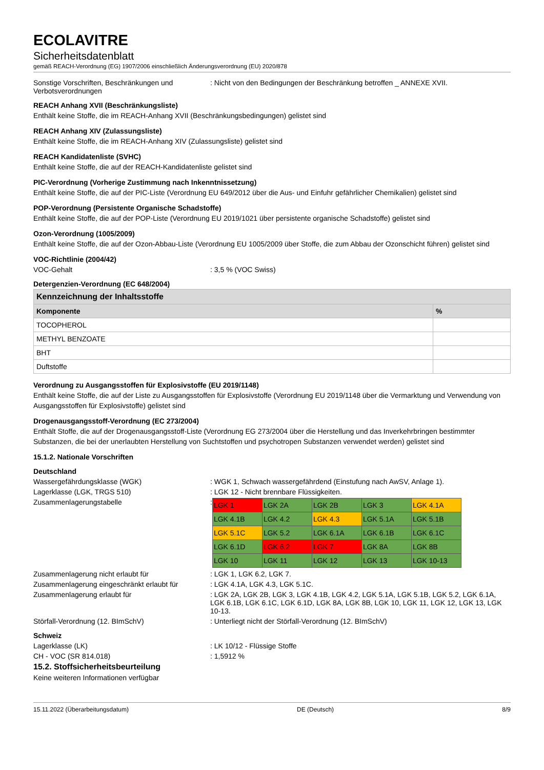ECOLAVITRE
Sicherheitsdatenblatt
gemäß REACH-Verordnung (EG) 1907/2006 einschließlich Änderungsverordnung (EU) 2020/878
Sonstige Vorschriften, Beschränkungen und Verbotsverordnungen
: Nicht von den Bedingungen der Beschränkung betroffen _ ANNEXE XVII.
REACH Anhang XVII (Beschränkungsliste)
Enthält keine Stoffe, die im REACH-Anhang XVII (Beschränkungsbedingungen) gelistet sind
REACH Anhang XIV (Zulassungsliste)
Enthält keine Stoffe, die im REACH-Anhang XIV (Zulassungsliste) gelistet sind
REACH Kandidatenliste (SVHC)
Enthält keine Stoffe, die auf der REACH-Kandidatenliste gelistet sind
PIC-Verordnung (Vorherige Zustimmung nach Inkenntnissetzung)
Enthält keine Stoffe, die auf der PIC-Liste (Verordnung EU 649/2012 über die Aus- und Einfuhr gefährlicher Chemikalien) gelistet sind
POP-Verordnung (Persistente Organische Schadstoffe)
Enthält keine Stoffe, die auf der POP-Liste (Verordnung EU 2019/1021 über persistente organische Schadstoffe) gelistet sind
Ozon-Verordnung (1005/2009)
Enthält keine Stoffe, die auf der Ozon-Abbau-Liste (Verordnung EU 1005/2009 über Stoffe, die zum Abbau der Ozonschicht führen) gelistet sind
VOC-Richtlinie (2004/42)
VOC-Gehalt : 3,5 % (VOC Swiss)
Detergenzien-Verordnung (EC 648/2004)
| Kennzeichnung der Inhaltsstoffe | |
| --- | --- |
| Komponente | % |
| TOCOPHEROL | |
| METHYL BENZOATE | |
| BHT | |
| Duftstoffe | |
Verordnung zu Ausgangsstoffen für Explosivstoffe (EU 2019/1148)
Enthält keine Stoffe, die auf der Liste zu Ausgangsstoffen für Explosivstoffe (Verordnung EU 2019/1148 über die Vermarktung und Verwendung von Ausgangsstoffen für Explosivstoffe) gelistet sind
Drogenausgangsstoff-Verordnung (EC 273/2004)
Enthält Stoffe, die auf der Drogenausgangsstoff-Liste (Verordnung EG 273/2004 über die Herstellung und das Inverkehrbringen bestimmter Substanzen, die bei der unerlaubten Herstellung von Suchtstoffen und psychotropen Substanzen verwendet werden) gelistet sind
15.1.2. Nationale Vorschriften
Deutschland
Wassergefährdungsklasse (WGK) : WGK 1, Schwach wassergefährdend (Einstufung nach AwSV, Anlage 1).
Lagerklasse (LGK, TRGS 510) : LGK 12 - Nicht brennbare Flüssigkeiten.
Zusammenlagerungstabelle :
| LGK 1 | LGK 2A | LGK 2B | LGK 3 | LGK 4.1A |
| LGK 4.1B | LGK 4.2 | LGK 4.3 | LGK 5.1A | LGK 5.1B |
| LGK 5.1C | LGK 5.2 | LGK 6.1A | LGK 6.1B | LGK 6.1C |
| LGK 6.1D | LGK 6.2 | LGK 7 | LGK 8A | LGK 8B |
| LGK 10 | LGK 11 | LGK 12 | LGK 13 | LGK 10-13 |
Zusammenlagerung nicht erlaubt für : LGK 1, LGK 6.2, LGK 7.
Zusammenlagerung eingeschränkt erlaubt für
: LGK 4.1A, LGK 4.3, LGK 5.1C.
Zusammenlagerung erlaubt für : LGK 2A, LGK 2B, LGK 3, LGK 4.1B, LGK 4.2, LGK 5.1A, LGK 5.1B, LGK 5.2, LGK 6.1A, LGK 6.1B, LGK 6.1C, LGK 6.1D, LGK 8A, LGK 8B, LGK 10, LGK 11, LGK 12, LGK 13, LGK 10-13.
Störfall-Verordnung (12. BImSchV) : Unterliegt nicht der Störfall-Verordnung (12. BImSchV)
Schweiz
Lagerklasse (LK) : LK 10/12 - Flüssige Stoffe
CH - VOC (SR 814.018) : 1,5912 %
15.2. Stoffsicherheitsbeurteilung
Keine weiteren Informationen verfügbar
15.11.2022 (Überarbeitungsdatum) DE (Deutsch) 8/9